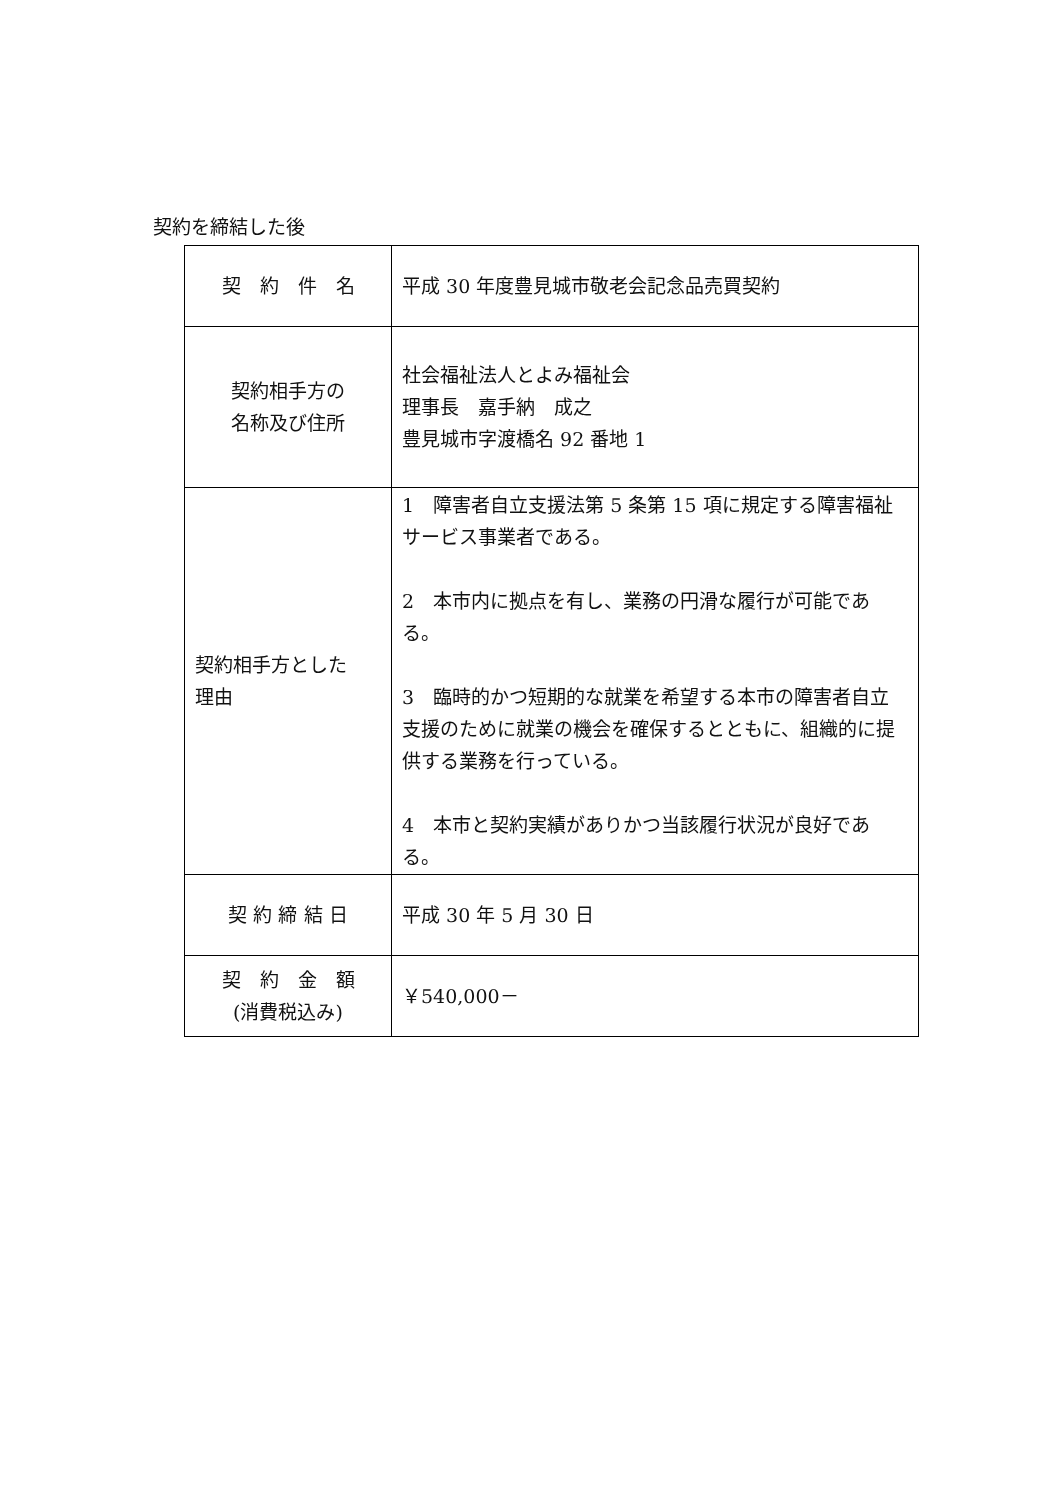契約を締結した後
| 契 約 件 名 | 平成 30 年度豊見城市敬老会記念品売買契約 |
| 契約相手方の 名称及び住所 | 社会福祉法人とよみ福祉会 理事長 嘉手納 成之 豊見城市字渡橋名 92 番地 1 |
| 契約相手方とした 理由 | 1 障害者自立支援法第 5 条第 15 項に規定する障害福祉サービス事業者である。 2 本市内に拠点を有し、業務の円滑な履行が可能である。 3 臨時的かつ短期的な就業を希望する本市の障害者自立支援のために就業の機会を確保するとともに、組織的に提供する業務を行っている。 4 本市と契約実績がありかつ当該履行状況が良好である。 |
| 契 約 締 結 日 | 平成 30 年 5 月 30 日 |
| 契 約 金 額 (消費税込み) | ￥540,000－ |